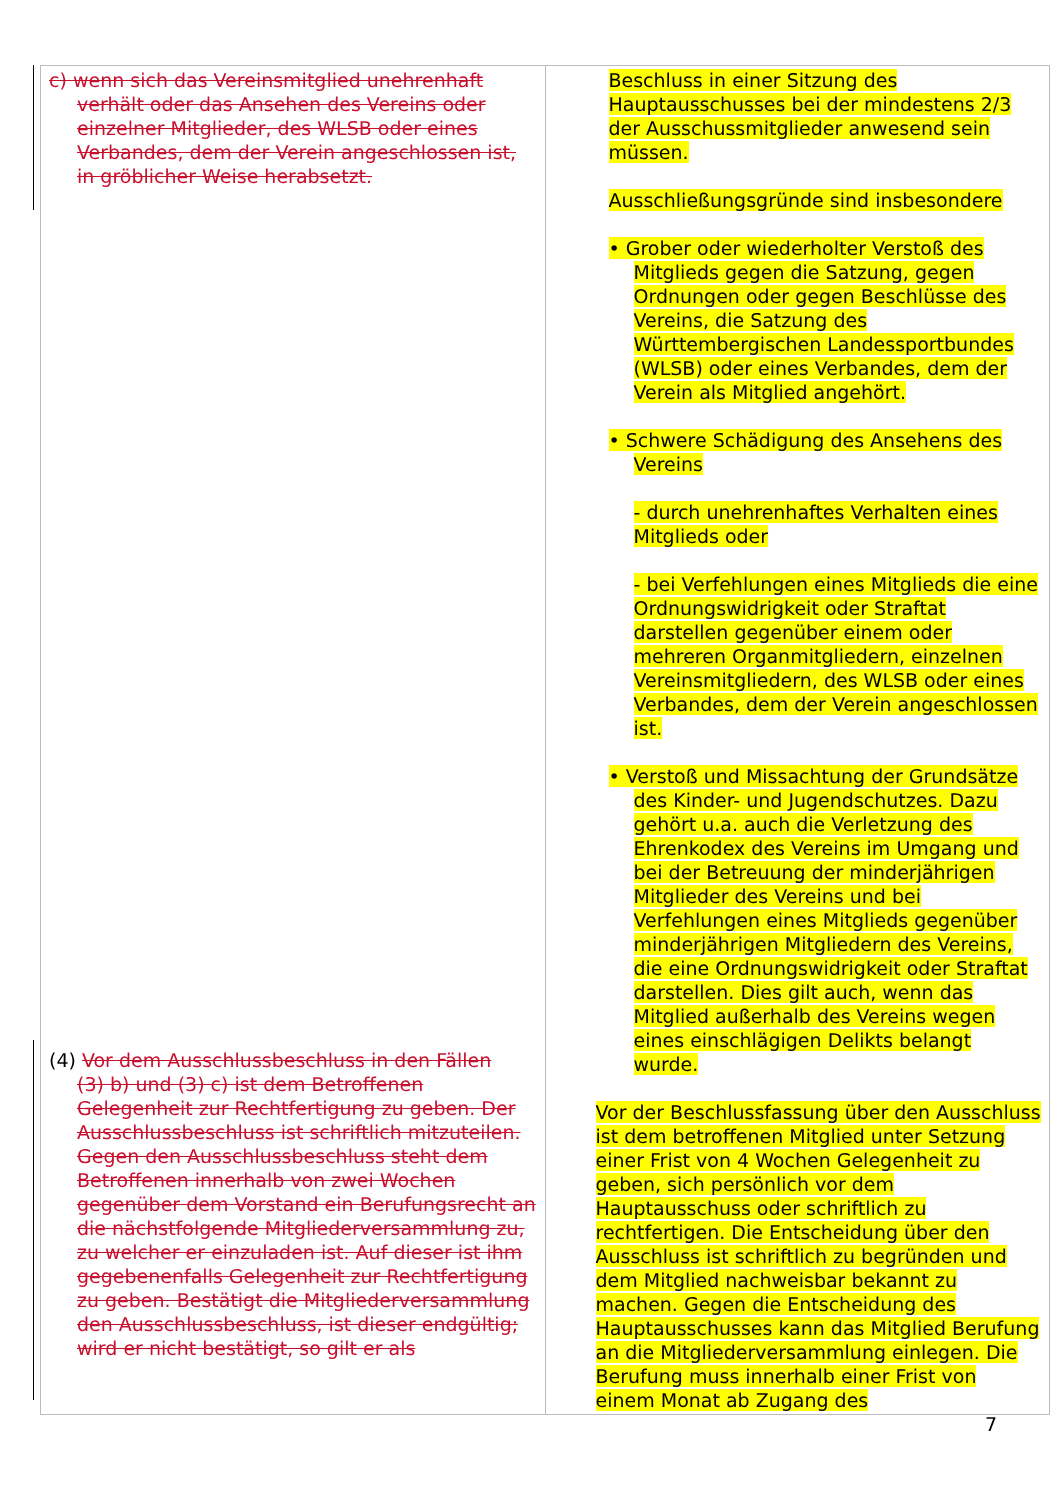| c) wenn sich das Vereinsmitglied unehrenhaft verhält oder das Ansehen des Vereins oder einzelner Mitglieder, des WLSB oder eines Verbandes, dem der Verein angeschlossen ist, in gröblicher Weise herabsetzt. (4) Vor dem Ausschlussbeschluss in den Fällen (3) b) und (3) c) ist dem Betroffenen Gelegenheit zur Rechtfertigung zu geben. Der Ausschlussbeschluss ist schriftlich mitzuteilen. Gegen den Ausschlussbeschluss steht dem Betroffenen innerhalb von zwei Wochen gegenüber dem Vorstand ein Berufungsrecht an die nächstfolgende Mitgliederversammlung zu, zu welcher er einzuladen ist. Auf dieser ist ihm gegebenenfalls Gelegenheit zur Rechtfertigung zu geben. Bestätigt die Mitgliederversammlung den Ausschlussbeschluss, ist dieser endgültig; wird er nicht bestätigt, so gilt er als | Beschluss in einer Sitzung des Hauptausschusses bei der mindestens 2/3 der Ausschussmitglieder anwesend sein müssen. Ausschließungsgründe sind insbesondere • Grober oder wiederholter Verstoß des Mitglieds gegen die Satzung, gegen Ordnungen oder gegen Beschlüsse des Vereins, die Satzung des Württembergischen Landessportbundes (WLSB) oder eines Verbandes, dem der Verein als Mitglied angehört. • Schwere Schädigung des Ansehens des Vereins - durch unehrenhaftes Verhalten eines Mitglieds oder - bei Verfehlungen eines Mitglieds die eine Ordnungswidrigkeit oder Straftat darstellen gegenüber einem oder mehreren Organmitgliedern, einzelnen Vereinsmitgliedern, des WLSB oder eines Verbandes, dem der Verein angeschlossen ist. • Verstoß und Missachtung der Grundsätze des Kinder- und Jugendschutzes. Dazu gehört u.a. auch die Verletzung des Ehrenkodex des Vereins im Umgang und bei der Betreuung der minderjährigen Mitglieder des Vereins und bei Verfehlungen eines Mitglieds gegenüber minderjährigen Mitgliedern des Vereins, die eine Ordnungswidrigkeit oder Straftat darstellen. Dies gilt auch, wenn das Mitglied außerhalb des Vereins wegen eines einschlägigen Delikts belangt wurde. Vor der Beschlussfassung über den Ausschluss ist dem betroffenen Mitglied unter Setzung einer Frist von 4 Wochen Gelegenheit zu geben, sich persönlich vor dem Hauptausschuss oder schriftlich zu rechtfertigen. Die Entscheidung über den Ausschluss ist schriftlich zu begründen und dem Mitglied nachweisbar bekannt zu machen. Gegen die Entscheidung des Hauptausschusses kann das Mitglied Berufung an die Mitgliederversammlung einlegen. Die Berufung muss innerhalb einer Frist von einem Monat ab Zugang des |
7